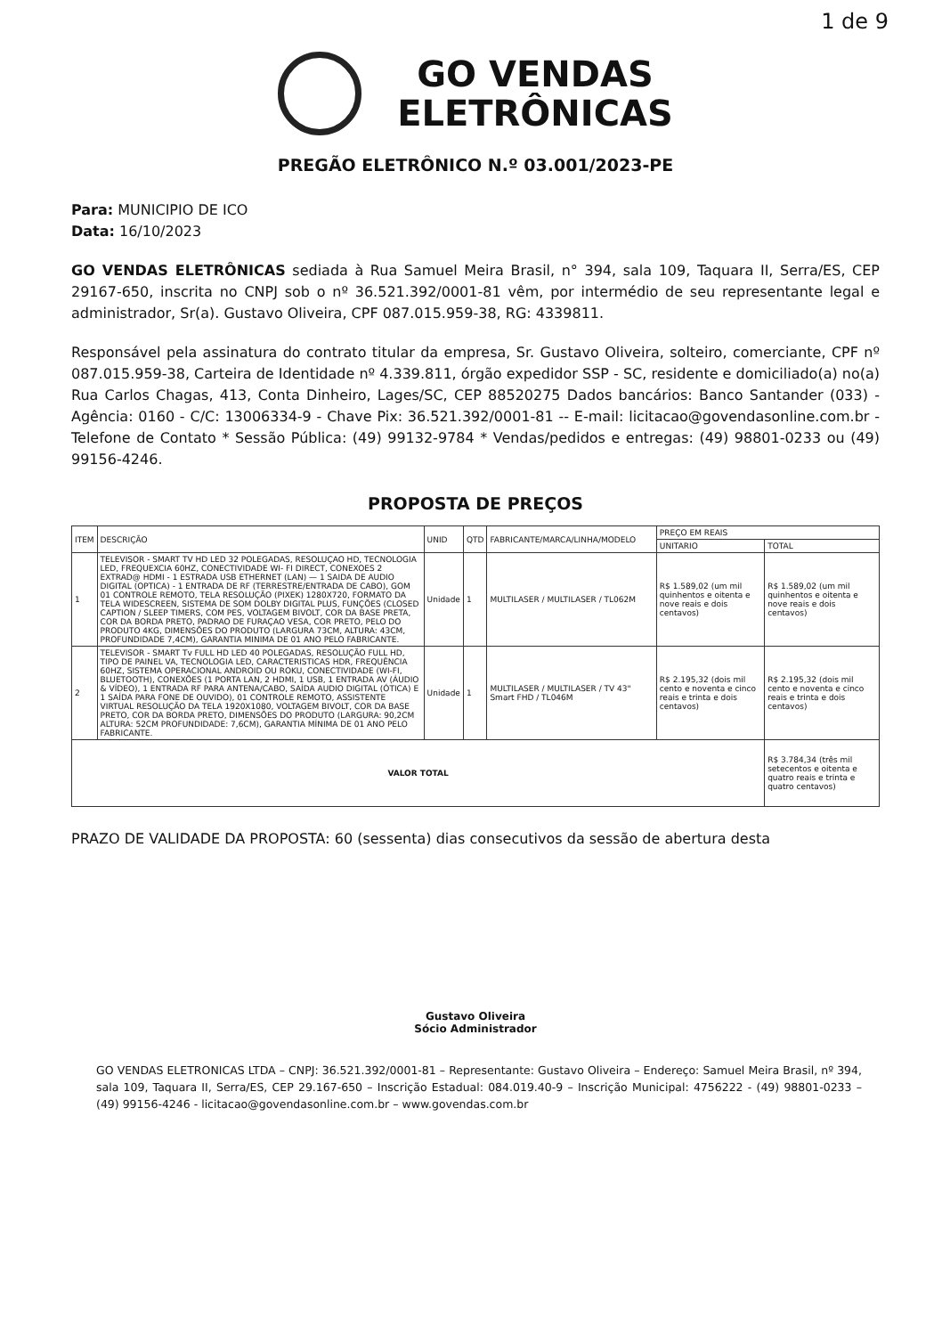1 de 9
GO VENDAS
ELETRÔNICAS
PREGÃO ELETRÔNICO N.º 03.001/2023-PE
Para: MUNICIPIO DE ICO
Data: 16/10/2023
GO VENDAS ELETRÔNICAS sediada à Rua Samuel Meira Brasil, n° 394, sala 109, Taquara II, Serra/ES, CEP 29167-650, inscrita no CNPJ sob o nº 36.521.392/0001-81 vêm, por intermédio de seu representante legal e administrador, Sr(a). Gustavo Oliveira, CPF 087.015.959-38, RG: 4339811.
Responsável pela assinatura do contrato titular da empresa, Sr. Gustavo Oliveira, solteiro, comerciante, CPF nº 087.015.959-38, Carteira de Identidade nº 4.339.811, órgão expedidor SSP - SC, residente e domiciliado(a) no(a) Rua Carlos Chagas, 413, Conta Dinheiro, Lages/SC, CEP 88520275 Dados bancários: Banco Santander (033) - Agência: 0160 - C/C: 13006334-9 - Chave Pix: 36.521.392/0001-81 -- E-mail: licitacao@govendasonline.com.br - Telefone de Contato * Sessão Pública: (49) 99132-9784 * Vendas/pedidos e entregas: (49) 98801-0233 ou (49) 99156-4246.
PROPOSTA DE PREÇOS
| ITEM | DESCRIÇÃO | UNID | QTD | FABRICANTE/MARCA/LINHA/MODELO | PREÇO EM REAIS | |
| --- | --- | --- | --- | --- | --- | --- |
| | | | | | UNITARIO | TOTAL |
| 1 | TELEVISOR - SMART TV HD LED 32 POLEGADAS, RESOLUÇAO HD, TECNOLOGIA LED, FREQUEXCIA 60HZ, CONECTIVIDADE WI- FI DIRECT, CONEXOES 2 EXTRAD@ HDMI - 1 ESTRADA USB ETHERNET (LAN) — 1 SAIDA DE AUDIO DIGITAL (OPTICA) - 1 ENTRADA DE RF (TERRESTRE/ENTRADA DE CABO), GOM 01 CONTROLE REMOTO, TELA RESOLUÇÃO (PIXEK) 1280X720, FORMATO DA TELA WIDESCREEN, SISTEMA DE SOM DOLBY DIGITAL PLUS, FUNÇÕES (CLOSED CAPTION / SLEEP TIMERS, COM PES, VOLTAGEM BIVOLT, COR DA BASE PRETA, COR DA BORDA PRETO, PADRAO DE FURAÇAO VESA, COR PRETO, PELO DO PRODUTO 4KG, DIMENSÕES DO PRODUTO (LARGURA 73CM, ALTURA: 43CM, PROFUNDIDADE 7,4CM), GARANTIA MINIMA DE 01 ANO PELO FABRICANTE. | Unidade | 1 | MULTILASER / MULTILASER / TL062M | R$ 1.589,02 (um mil quinhentos e oitenta e nove reais e dois centavos) | R$ 1.589,02 (um mil quinhentos e oitenta e nove reais e dois centavos) |
| 2 | TELEVISOR - SMART Tv FULL HD LED 40 POLEGADAS, RESOLUÇÃO FULL HD, TIPO DE PAINEL VA, TECNOLOGIA LED, CARACTERISTICAS HDR, FREQUÊNCIA 60HZ, SISTEMA OPERACIONAL ANDROID OU ROKU, CONECTIVIDADE (WI-FI, BLUETOOTH), CONEXÕES (1 PORTA LAN, 2 HDMI, 1 USB, 1 ENTRADA AV (ÁUDIO & VÍDEO), 1 ENTRADA RF PARA ANTENA/CABO, SAÍDA AUDIO DIGITAL (ÓTICA) E 1 SAÍDA PARA FONE DE OUVIDO), 01 CONTROLE REMOTO, ASSISTENTE VIRTUAL RESOLUÇÃO DA TELA 1920X1080, VOLTAGEM BIVOLT, COR DA BASE PRETO, COR DA BORDA PRETO, DIMENSÕES DO PRODUTO (LARGURA: 90,2CM ALTURA: 52CM PROFUNDIDADE: 7,6CM), GARANTIA MÍNIMA DE 01 ANO PELO FABRICANTE. | Unidade | 1 | MULTILASER / MULTILASER / TV 43" Smart FHD / TL046M | R$ 2.195,32 (dois mil cento e noventa e cinco reais e trinta e dois centavos) | R$ 2.195,32 (dois mil cento e noventa e cinco reais e trinta e dois centavos) |
| VALOR TOTAL | | | | | | R$ 3.784,34 (três mil setecentos e oitenta e quatro reais e trinta e quatro centavos) |
PRAZO DE VALIDADE DA PROPOSTA: 60 (sessenta) dias consecutivos da sessão de abertura desta
Gustavo Oliveira
Sócio Administrador
GO VENDAS ELETRONICAS LTDA – CNPJ: 36.521.392/0001-81 – Representante: Gustavo Oliveira – Endereço: Samuel Meira Brasil, nº 394, sala 109, Taquara II, Serra/ES, CEP 29.167-650 – Inscrição Estadual: 084.019.40-9 – Inscrição Municipal: 4756222 - (49) 98801-0233 – (49) 99156-4246 - licitacao@govendasonline.com.br – www.govendas.com.br